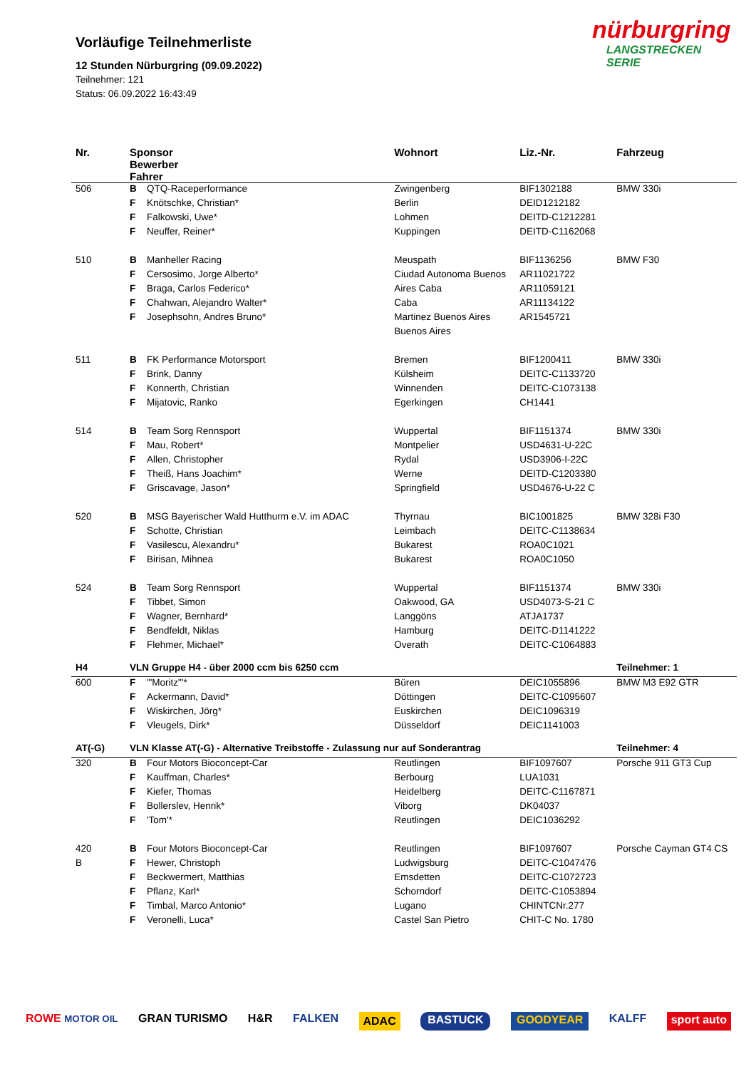Vorläufige Teilnehmerliste
12 Stunden Nürburgring (09.09.2022)
Teilnehmer: 121
Status: 06.09.2022 16:43:49
nürburgring
LANGSTRECKEN SERIE
| Nr. | Sponsor Bewerber Fahrer | | Wohnort | Liz.-Nr. | Fahrzeug |
| --- | --- | --- | --- | --- | --- |
| 506 | B | QTQ-Raceperformance | Zwingenberg | BIF1302188 | BMW 330i |
| | F | Knötschke, Christian* | Berlin | DEID1212182 | |
| | F | Falkowski, Uwe* | Lohmen | DEITD-C1212281 | |
| | F | Neuffer, Reiner* | Kuppingen | DEITD-C1162068 | |
| 510 | B | Manheller Racing | Meuspath | BIF1136256 | BMW F30 |
| | F | Cersosimo, Jorge Alberto* | Ciudad Autonoma Buenos | AR11021722 | |
| | F | Braga, Carlos Federico* | Aires Caba | AR11059121 | |
| | F | Chahwan, Alejandro Walter* | Caba | AR11134122 | |
| | F | Josephsohn, Andres Bruno* | Martinez Buenos Aires | AR1545721 | |
| | | | Buenos Aires | | |
| 511 | B | FK Performance Motorsport | Bremen | BIF1200411 | BMW 330i |
| | F | Brink, Danny | Külsheim | DEITC-C1133720 | |
| | F | Konnerth, Christian | Winnenden | DEITC-C1073138 | |
| | F | Mijatovic, Ranko | Egerkingen | CH1441 | |
| 514 | B | Team Sorg Rennsport | Wuppertal | BIF1151374 | BMW 330i |
| | F | Mau, Robert* | Montpelier | USD4631-U-22C | |
| | F | Allen, Christopher | Rydal | USD3906-I-22C | |
| | F | Theiß, Hans Joachim* | Werne | DEITD-C1203380 | |
| | F | Griscavage, Jason* | Springfield | USD4676-U-22 C | |
| 520 | B | MSG Bayerischer Wald Hutthurm e.V. im ADAC | Thyrnau | BIC1001825 | BMW 328i F30 |
| | F | Schotte, Christian | Leimbach | DEITC-C1138634 | |
| | F | Vasilescu, Alexandru* | Bukarest | ROA0C1021 | |
| | F | Birisan, Mihnea | Bukarest | ROA0C1050 | |
| 524 | B | Team Sorg Rennsport | Wuppertal | BIF1151374 | BMW 330i |
| | F | Tibbet, Simon | Oakwood, GA | USD4073-S-21 C | |
| | F | Wagner, Bernhard* | Langgöns | ATJA1737 | |
| | F | Bendfeldt, Niklas | Hamburg | DEITC-D1141222 | |
| | F | Flehmer, Michael* | Overath | DEITC-C1064883 | |
| H4 | VLN Gruppe H4 - über 2000 ccm bis 6250 ccm | | | | Teilnehmer: 1 |
| 600 | F | '"Moritz"'* | Büren | DEIC1055896 | BMW M3 E92 GTR |
| | F | Ackermann, David* | Döttingen | DEITC-C1095607 | |
| | F | Wiskirchen, Jörg* | Euskirchen | DEIC1096319 | |
| | F | Vleugels, Dirk* | Düsseldorf | DEIC1141003 | |
| AT(-G) | VLN Klasse AT(-G) - Alternative Treibstoffe - Zulassung nur auf Sonderantrag | | | | Teilnehmer: 4 |
| 320 | B | Four Motors Bioconcept-Car | Reutlingen | BIF1097607 | Porsche 911 GT3 Cup |
| | F | Kauffman, Charles* | Berbourg | LUA1031 | |
| | F | Kiefer, Thomas | Heidelberg | DEITC-C1167871 | |
| | F | Bollerslev, Henrik* | Viborg | DK04037 | |
| | F | 'Tom'* | Reutlingen | DEIC1036292 | |
| 420 | B | Four Motors Bioconcept-Car | Reutlingen | BIF1097607 | Porsche Cayman GT4 CS |
| B | F | Hewer, Christoph | Ludwigsburg | DEITC-C1047476 | |
| | F | Beckwermert, Matthias | Emsdetten | DEITC-C1072723 | |
| | F | Pflanz, Karl* | Schorndorf | DEITC-C1053894 | |
| | F | Timbal, Marco Antonio* | Lugano | CHINTCNr.277 | |
| | F | Veronelli, Luca* | Castel San Pietro | CHIT-C No. 1780 | |
ROWE MOTOR OIL GRAN TURISMO H&R FALKEN ADAC BASTUCK GOODYEAR KALFF sport auto